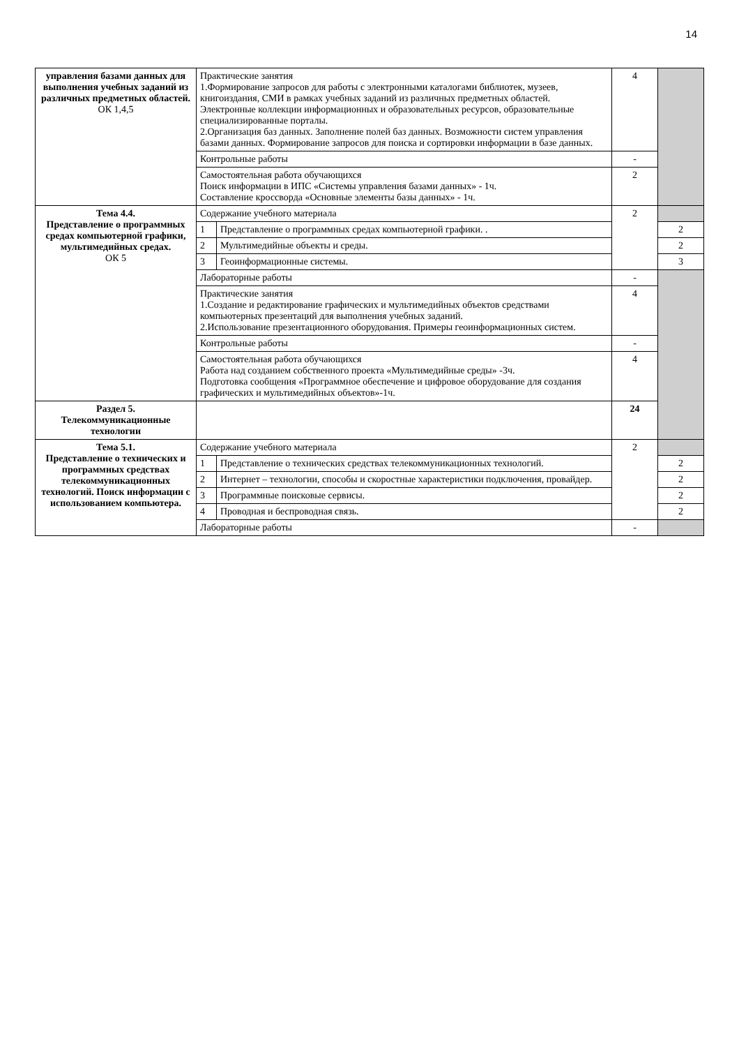14
| управления базами данных для выполнения учебных заданий из различных предметных областей. ОК 1,4,5 | Практические занятия 1.Формирование запросов для работы с электронными каталогами библиотек, музеев, книгоиздания, СМИ в рамках учебных заданий из различных предметных областей. Электронные коллекции информационных и образовательных ресурсов, образовательные специализированные порталы. 2.Организация баз данных. Заполнение полей баз данных. Возможности систем управления базами данных. Формирование запросов для поиска и сортировки информации в базе данных. | | 4 | |
| | Контрольные работы | | - | |
| | Самостоятельная работа обучающихся Поиск информации в ИПС «Системы управления базами данных» - 1ч. Составление кроссворда «Основные элементы базы данных» - 1ч. | | 2 | |
| Тема 4.4. Представление о программных средах компьютерной графики, мультимедийных средах. ОК 5 | Содержание учебного материала | | 2 | |
| | 1 | Представление о программных средах компьютерной графики. . | | 2 |
| | 2 | Мультимедийные объекты и среды. | | 2 |
| | 3 | Геоинформационные системы. | | 3 |
| | Лабораторные работы | | - | |
| | Практические занятия 1.Создание и редактирование графических и мультимедийных объектов средствами компьютерных презентаций для выполнения учебных заданий. 2.Использование презентационного оборудования. Примеры геоинформационных систем. | | 4 | |
| | Контрольные работы | | - | |
| | Самостоятельная работа обучающихся Работа над созданием собственного проекта «Мультимедийные среды» -3ч. Подготовка сообщения «Программное обеспечение и цифровое оборудование для создания графических и мультимедийных объектов»-1ч. | | 4 | |
| Раздел 5. Телекоммуникационные технологии | | | 24 | |
| Тема 5.1. Представление о технических и программных средствах телекоммуникационных технологий. Поиск информации с использованием компьютера. | Содержание учебного материала | | 2 | |
| | 1 | Представление о технических средствах телекоммуникационных технологий. | | 2 |
| | 2 | Интернет – технологии, способы и скоростные характеристики подключения, провайдер. | | 2 |
| | 3 | Программные поисковые сервисы. | | 2 |
| | 4 | Проводная и беспроводная связь. | | 2 |
| | Лабораторные работы | | - | |